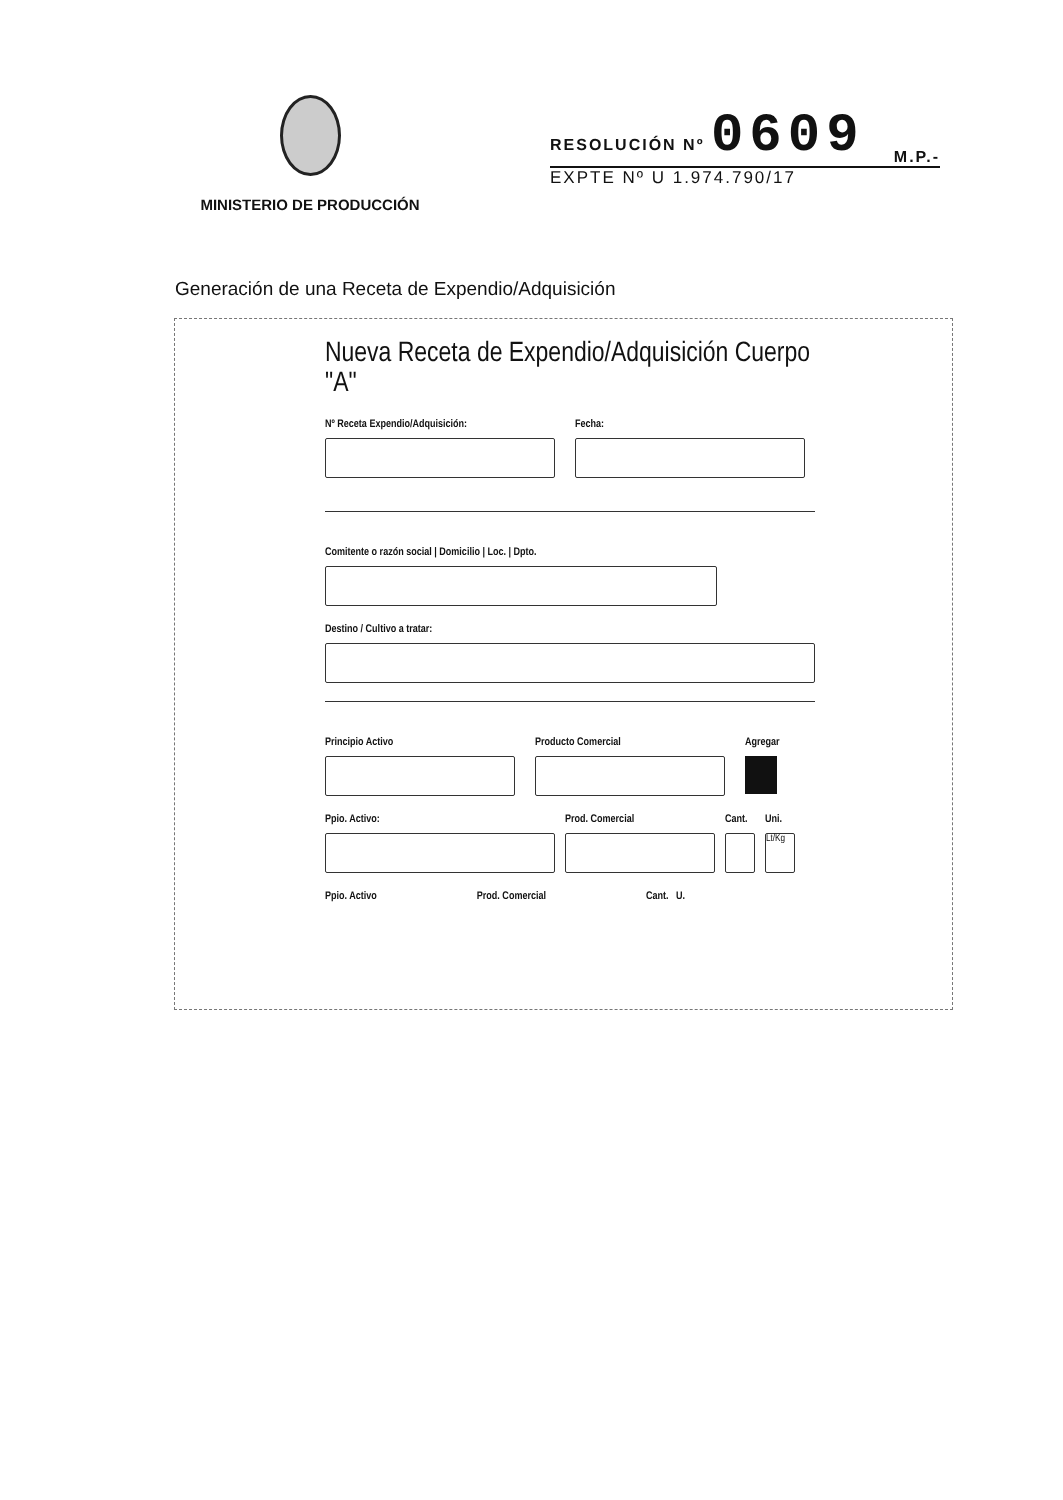MINISTERIO DE PRODUCCIÓN
RESOLUCIÓN Nº 0609 M.P.-
EXPTE Nº U 1.974.790/17
Generación de una Receta de Expendio/Adquisición
Nueva Receta de Expendio/Adquisición Cuerpo "A"
Nº Receta Expendio/Adquisición:
Fecha:
Comitente o razón social | Domicilio | Loc. | Dpto.
Destino / Cultivo a tratar:
Principio Activo Producto Comercial Agregar
Ppio. Activo: Prod. Comercial Cant.
Uni.
Lt/Kg
Ppio. Activo Prod. Comercial Cant. U.